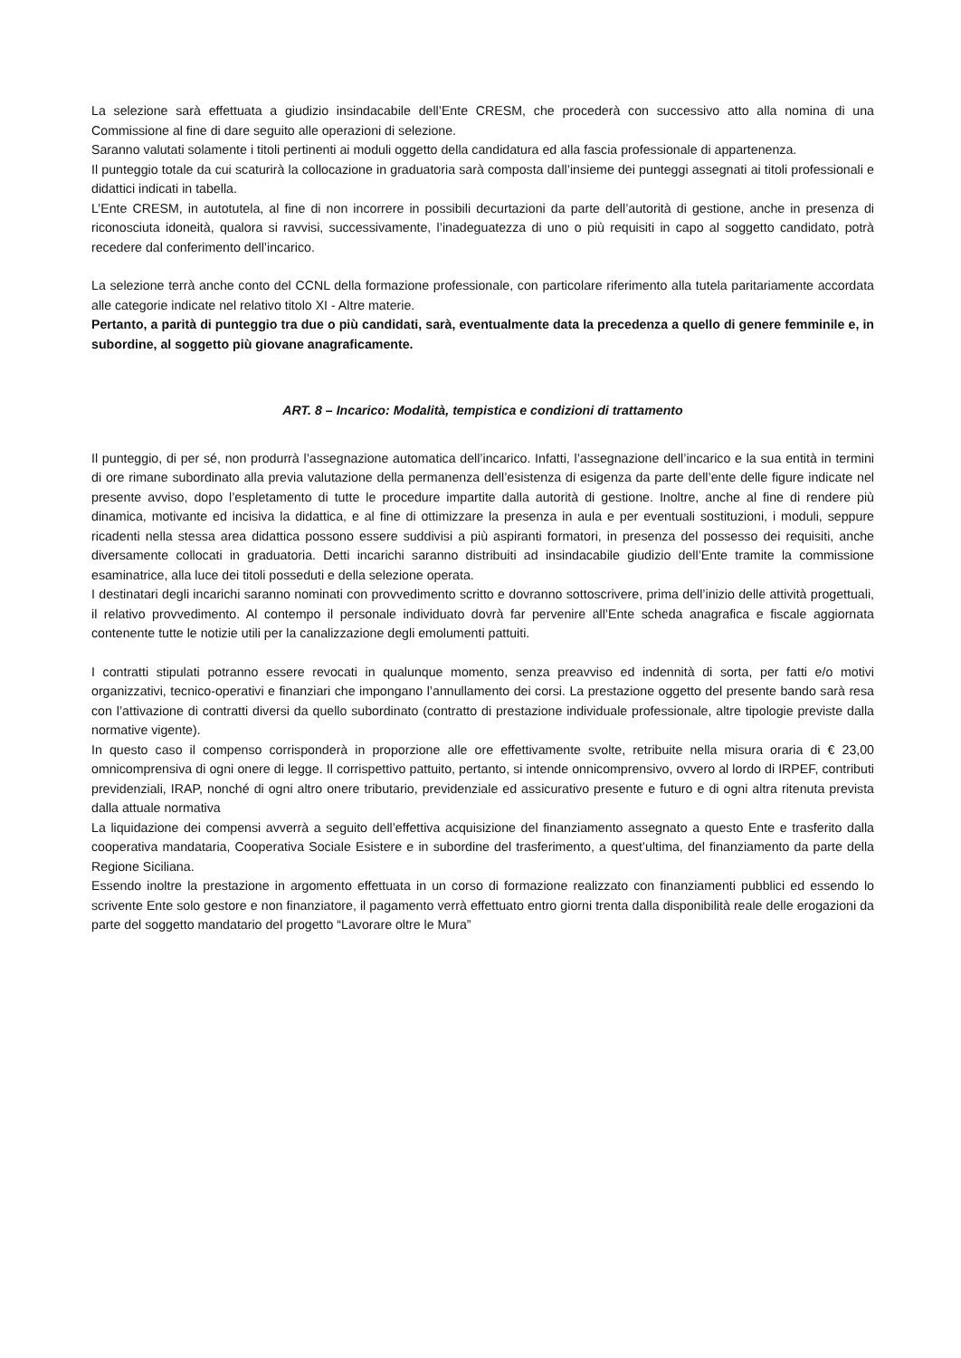La selezione sarà effettuata a giudizio insindacabile dell’Ente CRESM, che procederà con successivo atto alla nomina di una Commissione al fine di dare seguito alle operazioni di selezione.
Saranno valutati solamente i titoli pertinenti ai moduli oggetto della candidatura ed alla fascia professionale di appartenenza.
Il punteggio totale da cui scaturirà la collocazione in graduatoria sarà composta dall’insieme dei punteggi assegnati ai titoli professionali e didattici indicati in tabella.
L’Ente CRESM, in autotutela, al fine di non incorrere in possibili decurtazioni da parte dell’autorità di gestione, anche in presenza di riconosciuta idoneità, qualora si ravvisi, successivamente, l’inadeguatezza di uno o più requisiti in capo al soggetto candidato, potrà recedere dal conferimento dell’incarico.
La selezione terrà anche conto del CCNL della formazione professionale, con particolare riferimento alla tutela paritariamente accordata alle categorie indicate nel relativo titolo XI - Altre materie.
Pertanto, a parità di punteggio tra due o più candidati, sarà, eventualmente data la precedenza a quello di genere femminile e, in subordine, al soggetto più giovane anagraficamente.
ART. 8 – Incarico: Modalità, tempistica e condizioni di trattamento
Il punteggio, di per sé, non produrrà l’assegnazione automatica dell’incarico. Infatti, l’assegnazione dell’incarico e la sua entità in termini di ore rimane subordinato alla previa valutazione della permanenza dell’esistenza di esigenza da parte dell’ente delle figure indicate nel presente avviso, dopo l’espletamento di tutte le procedure impartite dalla autorità di gestione. Inoltre, anche al fine di rendere più dinamica, motivante ed incisiva la didattica, e al fine di ottimizzare la presenza in aula e per eventuali sostituzioni, i moduli, seppure ricadenti nella stessa area didattica possono essere suddivisi a più aspiranti formatori, in presenza del possesso dei requisiti, anche diversamente collocati in graduatoria. Detti incarichi saranno distribuiti ad insindacabile giudizio dell’Ente tramite la commissione esaminatrice, alla luce dei titoli posseduti e della selezione operata.
I destinatari degli incarichi saranno nominati con provvedimento scritto e dovranno sottoscrivere, prima dell’inizio delle attività progettuali, il relativo provvedimento. Al contempo il personale individuato dovrà far pervenire all’Ente scheda anagrafica e fiscale aggiornata contenente tutte le notizie utili per la canalizzazione degli emolumenti pattuiti.
I contratti stipulati potranno essere revocati in qualunque momento, senza preavviso ed indennità di sorta, per fatti e/o motivi organizzativi, tecnico-operativi e finanziari che impongano l’annullamento dei corsi. La prestazione oggetto del presente bando sarà resa con l’attivazione di contratti diversi da quello subordinato (contratto di prestazione individuale professionale, altre tipologie previste dalla normative vigente).
In questo caso il compenso corrisponderà in proporzione alle ore effettivamente svolte, retribuite nella misura oraria di € 23,00 omnicomprensiva di ogni onere di legge. Il corrispettivo pattuito, pertanto, si intende onnicomprensivo, ovvero al lordo di IRPEF, contributi previdenziali, IRAP, nonché di ogni altro onere tributario, previdenziale ed assicurativo presente e futuro e di ogni altra ritenuta prevista dalla attuale normativa
La liquidazione dei compensi avverrà a seguito dell’effettiva acquisizione del finanziamento assegnato a questo Ente e trasferito dalla cooperativa mandataria, Cooperativa Sociale Esistere e in subordine del trasferimento, a quest’ultima, del finanziamento da parte della Regione Siciliana.
Essendo inoltre la prestazione in argomento effettuata in un corso di formazione realizzato con finanziamenti pubblici ed essendo lo scrivente Ente solo gestore e non finanziatore, il pagamento verrà effettuato entro giorni trenta dalla disponibilità reale delle erogazioni da parte del soggetto mandatario del progetto “Lavorare oltre le Mura”